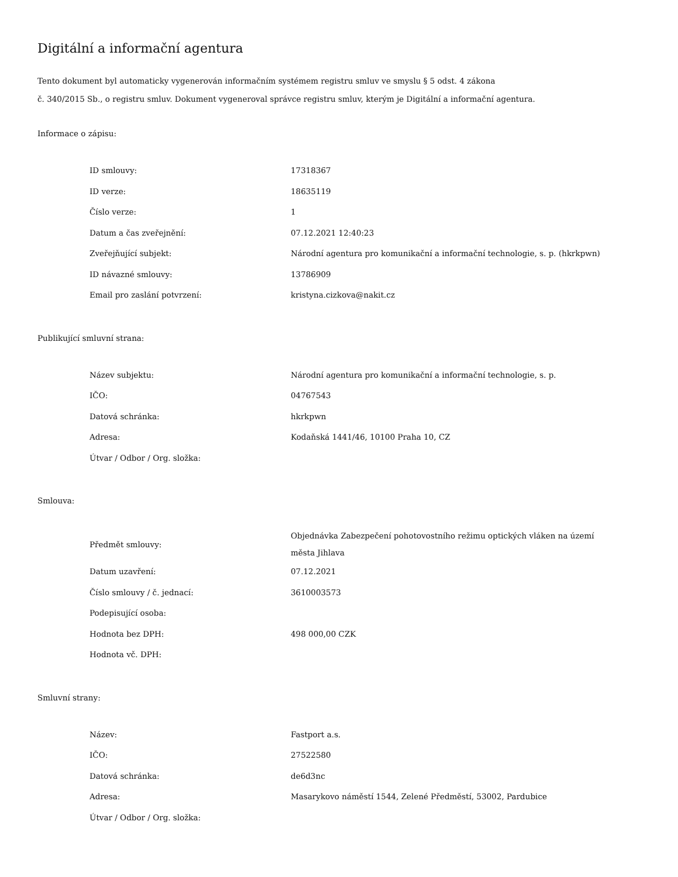Digitální a informační agentura
Tento dokument byl automaticky vygenerován informačním systémem registru smluv ve smyslu § 5 odst. 4 zákona
č. 340/2015 Sb., o registru smluv. Dokument vygeneroval správce registru smluv, kterým je Digitální a informační agentura.
Informace o zápisu:
| ID smlouvy: | 17318367 |
| ID verze: | 18635119 |
| Číslo verze: | 1 |
| Datum a čas zveřejnění: | 07.12.2021 12:40:23 |
| Zveřejňující subjekt: | Národní agentura pro komunikační a informační technologie, s. p. (hkrkpwn) |
| ID návazné smlouvy: | 13786909 |
| Email pro zaslání potvrzení: | kristyna.cizkova@nakit.cz |
Publikující smluvní strana:
| Název subjektu: | Národní agentura pro komunikační a informační technologie, s. p. |
| IČO: | 04767543 |
| Datová schránka: | hkrkpwn |
| Adresa: | Kodaňská 1441/46, 10100 Praha 10, CZ |
| Útvar / Odbor / Org. složka: | |
Smlouva:
| Předmět smlouvy: | Objednávka Zabezpečení pohotovostního režimu optických vláken na území města Jihlava |
| Datum uzavření: | 07.12.2021 |
| Číslo smlouvy / č. jednací: | 3610003573 |
| Podepisující osoba: | |
| Hodnota bez DPH: | 498 000,00 CZK |
| Hodnota vč. DPH: | |
Smluvní strany:
| Název: | Fastport a.s. |
| IČO: | 27522580 |
| Datová schránka: | de6d3nc |
| Adresa: | Masarykovo náměstí 1544, Zelené Předměstí, 53002, Pardubice |
| Útvar / Odbor / Org. složka: | |